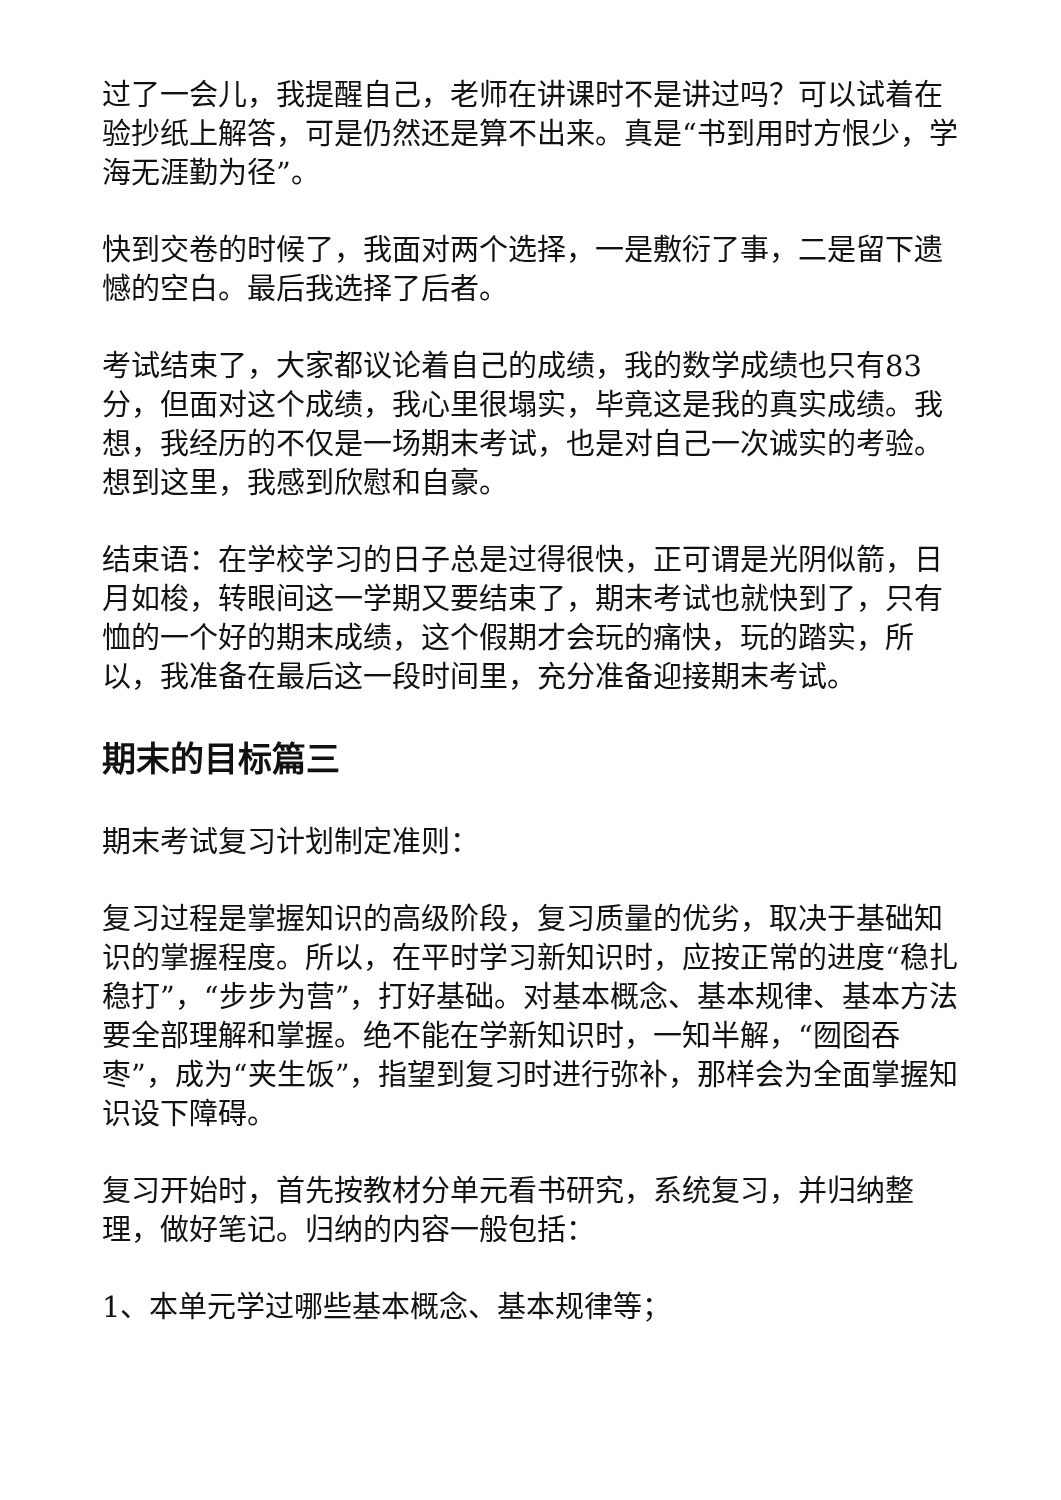过了一会儿，我提醒自己，老师在讲课时不是讲过吗？可以试着在验抄纸上解答，可是仍然还是算不出来。真是“书到用时方恨少，学海无涯勤为径”。
快到交卷的时候了，我面对两个选择，一是敷衍了事，二是留下遗憾的空白。最后我选择了后者。
考试结束了，大家都议论着自己的成绩，我的数学成绩也只有83分，但面对这个成绩，我心里很塌实，毕竟这是我的真实成绩。我想，我经历的不仅是一场期末考试，也是对自己一次诚实的考验。想到这里，我感到欣慰和自豪。
结束语：在学校学习的日子总是过得很快，正可谓是光阴似箭，日月如梭，转眼间这一学期又要结束了，期末考试也就快到了，只有恤的一个好的期末成绩，这个假期才会玩的痛快，玩的踏实，所以，我准备在最后这一段时间里，充分准备迎接期末考试。
期末的目标篇三
期末考试复习计划制定准则：
复习过程是掌握知识的高级阶段，复习质量的优劣，取决于基础知识的掌握程度。所以，在平时学习新知识时，应按正常的进度“稳扎稳打”，“步步为营”，打好基础。对基本概念、基本规律、基本方法要全部理解和掌握。绝不能在学新知识时，一知半解，“囫囵吞枣”，成为“夹生饭”，指望到复习时进行弥补，那样会为全面掌握知识设下障碍。
复习开始时，首先按教材分单元看书研究，系统复习，并归纳整理，做好笔记。归纳的内容一般包括：
1、本单元学过哪些基本概念、基本规律等；